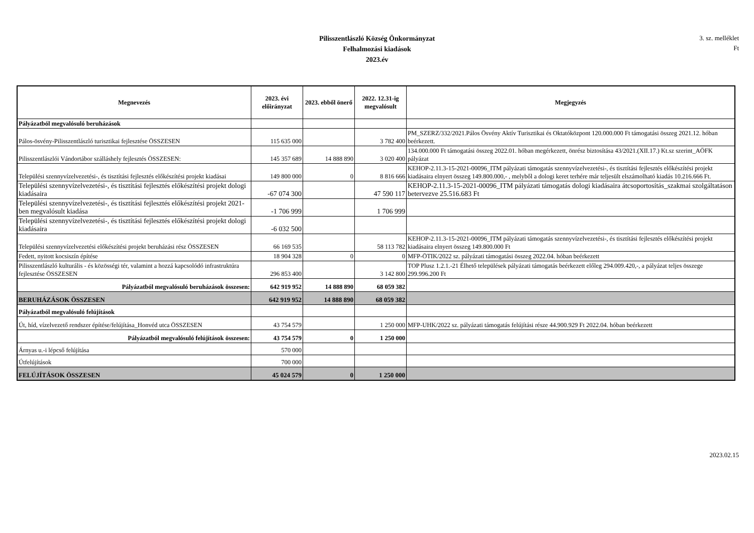Pilisszentlászló Község Önkormányzat
Felhalmozási kiadások
2023.év
3. sz. melléklet
Ft
| Megnevezés | 2023. évi előirányzat | 2023. ebből önerő | 2022. 12.31-ig megvalósult | Megjegyzés |
| --- | --- | --- | --- | --- |
| Pályázatból megvalósuló beruházások | | | | |
| Pálos-ösvény-Pilisszentlászló turisztikai fejlesztése ÖSSZESEN | 115 635 000 | | 3 782 400 | PM_SZERZ/332/2021.Pálos Ösvény Aktív Turisztikai és Oktatóközpont 120.000.000 Ft támogatási összeg 2021.12. hóban beérkezett. |
| Pilisszentlászlói Vándortábor szálláshely fejlesztés ÖSSZESEN: | 145 357 689 | 14 888 890 | 3 020 400 | 134.000.000 Ft támogatási összeg 2022.01. hóban megérkezett, önrész biztosítása 43/2021.(XII.17.) Kt.sz szerint_AÖFK pályázat |
| Települési szennyvízelvezetési-, és tisztítási fejlesztés előkészítési projekt kiadásai | 149 800 000 | 0 | 8 816 666 | KEHOP-2.11.3-15-2021-00096_ITM pályázati támogatás szennyvízelvezetési-, és tisztítási fejlesztés előkészítési projekt kiadásaira elnyert összeg 149.800.000,- , melyből a dologi keret terhére már teljesült elszámolható kiadás 10.216.666 Ft. |
| Települési szennyvízelvezetési-, és tisztítási fejlesztés előkészítési projekt dologi kiadásaira | -67 074 300 | | 47 590 117 | KEHOP-2.11.3-15-2021-00096_ITM pályázati támogatás dologi kiadásaira átcsoportosítás_szakmai szolgáltatáson betervezve 25.516.683 Ft |
| Települési szennyvízelvezetési-, és tisztítási fejlesztés előkészítési projekt 2021-ben megvalósult kiadása | -1 706 999 | | 1 706 999 | |
| Települési szennyvízelvezetési-, és tisztítási fejlesztés előkészítési projekt dologi kiadásaira | -6 032 500 | | | |
| Települési szennyvízelvezetési előkészítési projekt beruházási rész ÖSSZESEN | 66 169 535 | | 58 113 782 | KEHOP-2.11.3-15-2021-00096_ITM pályázati támogatás szennyvízelvezetési-, és tisztítási fejlesztés előkészítési projekt kiadásaira elnyert összeg 149.800.000 Ft |
| Fedett, nyitott kocsiszín építése | 18 904 328 | 0 | 0 | MFP-ÖTIK/2022 sz. pályázati támogatási összeg 2022.04. hóban beérkezett |
| Pilisszentlászló kulturális - és közösségi tér, valamint a hozzá kapcsolódó infrastruktúra fejlesztése ÖSSZESEN | 296 853 400 | | 3 142 800 | TOP Plusz 1.2.1.-21 Élhető települések pályázati támogatás beérkezett előleg 294.009.420,-, a pályázat teljes összege 299.996.200 Ft |
| Pályázatból megvalósuló beruházások összesen: | 642 919 952 | 14 888 890 | 68 059 382 | |
| BERUHÁZÁSOK ÖSSZESEN | 642 919 952 | 14 888 890 | 68 059 382 | |
| Pályázatból megvalósuló felújítások | | | | |
| Út, híd, vízelvezető rendszer építése/felújítása_Honvéd utca ÖSSZESEN | 43 754 579 | | 1 250 000 | MFP-UHK/2022 sz. pályázati támogatás felújítási része 44.900.929 Ft 2022.04. hóban beérkezett |
| Pályázatból megvalósuló felújítások összesen: | 43 754 579 | 0 | 1 250 000 | |
| Árnyas u.-i lépcső felújítása | 570 000 | | | |
| Útfelújítások | 700 000 | | | |
| FELÚJÍTÁSOK ÖSSZESEN | 45 024 579 | 0 | 1 250 000 | |
2023.02.15